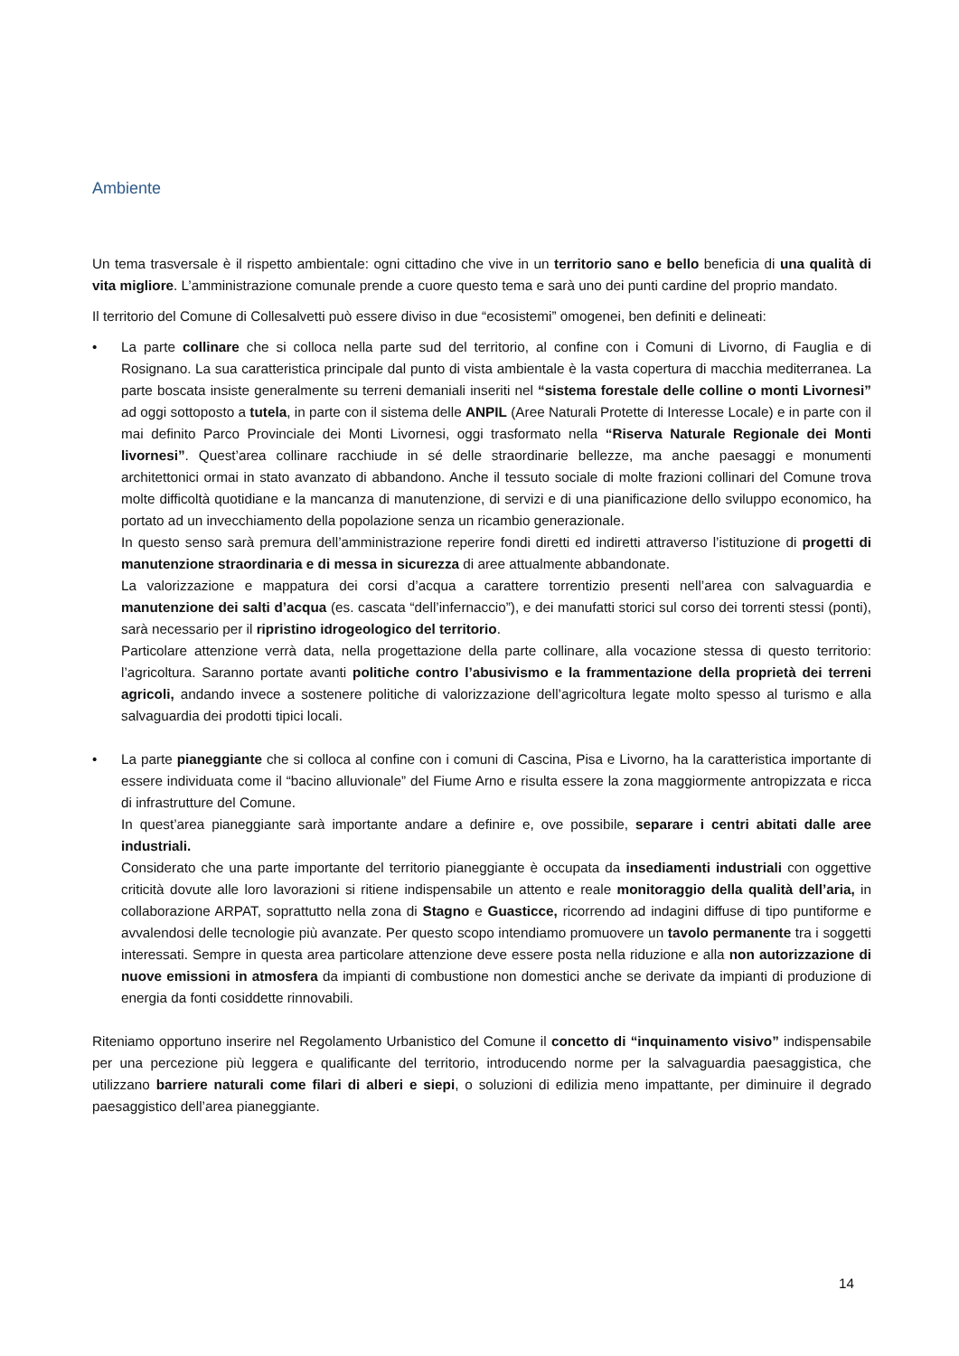Ambiente
Un tema trasversale è il rispetto ambientale: ogni cittadino che vive in un territorio sano e bello beneficia di una qualità di vita migliore. L’amministrazione comunale prende a cuore questo tema e sarà uno dei punti cardine del proprio mandato.
Il territorio del Comune di Collesalvetti può essere diviso in due “ecosistemi” omogenei, ben definiti e delineati:
•
La parte collinare che si colloca nella parte sud del territorio, al confine con i Comuni di Livorno, di Fauglia e di Rosignano. La sua caratteristica principale dal punto di vista ambientale è la vasta copertura di macchia mediterranea. La parte boscata insiste generalmente su terreni demaniali inseriti nel “sistema forestale delle colline o monti Livornesi” ad oggi sottoposto a tutela, in parte con il sistema delle ANPIL (Aree Naturali Protette di Interesse Locale) e in parte con il mai definito Parco Provinciale dei Monti Livornesi, oggi trasformato nella “Riserva Naturale Regionale dei Monti livornesi”. Quest’area collinare racchiude in sé delle straordinarie bellezze, ma anche paesaggi e monumenti architettonici ormai in stato avanzato di abbandono. Anche il tessuto sociale di molte frazioni collinari del Comune trova molte difficoltà quotidiane e la mancanza di manutenzione, di servizi e di una pianificazione dello sviluppo economico, ha portato ad un invecchiamento della popolazione senza un ricambio generazionale.
In questo senso sarà premura dell’amministrazione reperire fondi diretti ed indiretti attraverso l’istituzione di progetti di manutenzione straordinaria e di messa in sicurezza di aree attualmente abbandonate.
La valorizzazione e mappatura dei corsi d’acqua a carattere torrentizio presenti nell’area con salvaguardia e manutenzione dei salti d’acqua (es. cascata “dell’infernaccio”), e dei manufatti storici sul corso dei torrenti stessi (ponti), sarà necessario per il ripristino idrogeologico del territorio.
Particolare attenzione verrà data, nella progettazione della parte collinare, alla vocazione stessa di questo territorio: l’agricoltura. Saranno portate avanti politiche contro l’abusivismo e la frammentazione della proprietà dei terreni agricoli, andando invece a sostenere politiche di valorizzazione dell’agricoltura legate molto spesso al turismo e alla salvaguardia dei prodotti tipici locali.
•
La parte pianeggiante che si colloca al confine con i comuni di Cascina, Pisa e Livorno, ha la caratteristica importante di essere individuata come il “bacino alluvionale” del Fiume Arno e risulta essere la zona maggiormente antropizzata e ricca di infrastrutture del Comune.
In quest’area pianeggiante sarà importante andare a definire e, ove possibile, separare i centri abitati dalle aree industriali.
Considerato che una parte importante del territorio pianeggiante è occupata da insediamenti industriali con oggettive criticità dovute alle loro lavorazioni si ritiene indispensabile un attento e reale monitoraggio della qualità dell’aria, in collaborazione ARPAT, soprattutto nella zona di Stagno e Guasticce, ricorrendo ad indagini diffuse di tipo puntiforme e avvalendosi delle tecnologie più avanzate. Per questo scopo intendiamo promuovere un tavolo permanente tra i soggetti interessati. Sempre in questa area particolare attenzione deve essere posta nella riduzione e alla non autorizzazione di nuove emissioni in atmosfera da impianti di combustione non domestici anche se derivate da impianti di produzione di energia da fonti cosiddette rinnovabili.
Riteniamo opportuno inserire nel Regolamento Urbanistico del Comune il concetto di “inquinamento visivo” indispensabile per una percezione più leggera e qualificante del territorio, introducendo norme per la salvaguardia paesaggistica, che utilizzano barriere naturali come filari di alberi e siepi, o soluzioni di edilizia meno impattante, per diminuire il degrado paesaggistico dell’area pianeggiante.
14